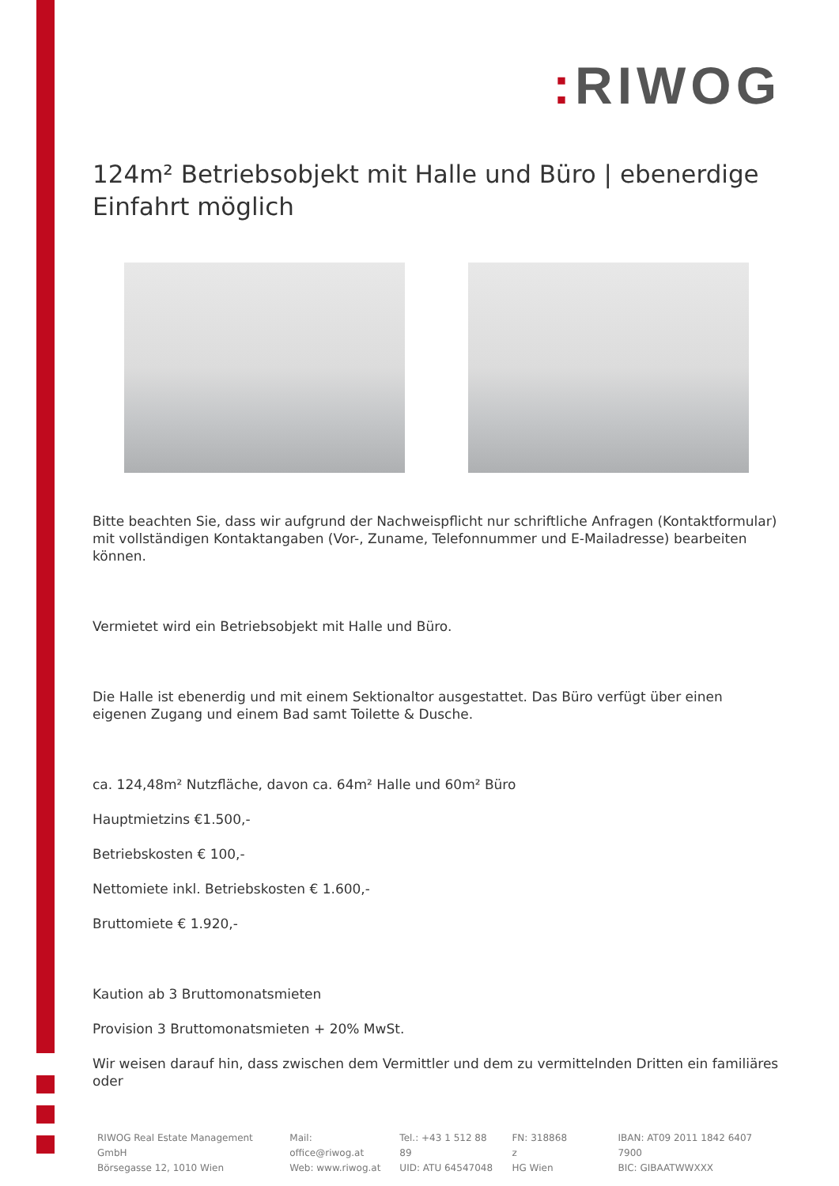: RIWOG
124m² Betriebsobjekt mit Halle und Büro | ebenerdige Einfahrt möglich
Bitte beachten Sie, dass wir aufgrund der Nachweispflicht nur schriftliche Anfragen (Kontaktformular) mit vollständigen Kontaktangaben (Vor-, Zuname, Telefonnummer und E-Mailadresse) bearbeiten können.
Vermietet wird ein Betriebsobjekt mit Halle und Büro.
Die Halle ist ebenerdig und mit einem Sektionaltor ausgestattet. Das Büro verfügt über einen eigenen Zugang und einem Bad samt Toilette & Dusche.
ca. 124,48m² Nutzfläche, davon ca. 64m² Halle und 60m² Büro
Hauptmietzins €1.500,-
Betriebskosten € 100,-
Nettomiete inkl. Betriebskosten € 1.600,-
Bruttomiete € 1.920,-
Kaution ab 3 Bruttomonatsmieten
Provision 3 Bruttomonatsmieten + 20% MwSt.
Wir weisen darauf hin, dass zwischen dem Vermittler und dem zu vermittelnden Dritten ein familiäres oder
RIWOG Real Estate Management GmbH
Börsegasse 12, 1010 Wien
Mail: office@riwog.at
Web: www.riwog.at
Tel.: +43 1 512 88 89
UID: ATU 64547048
FN: 318868 z
HG Wien
IBAN: AT09 2011 1842 6407 7900
BIC: GIBAATWWXXX